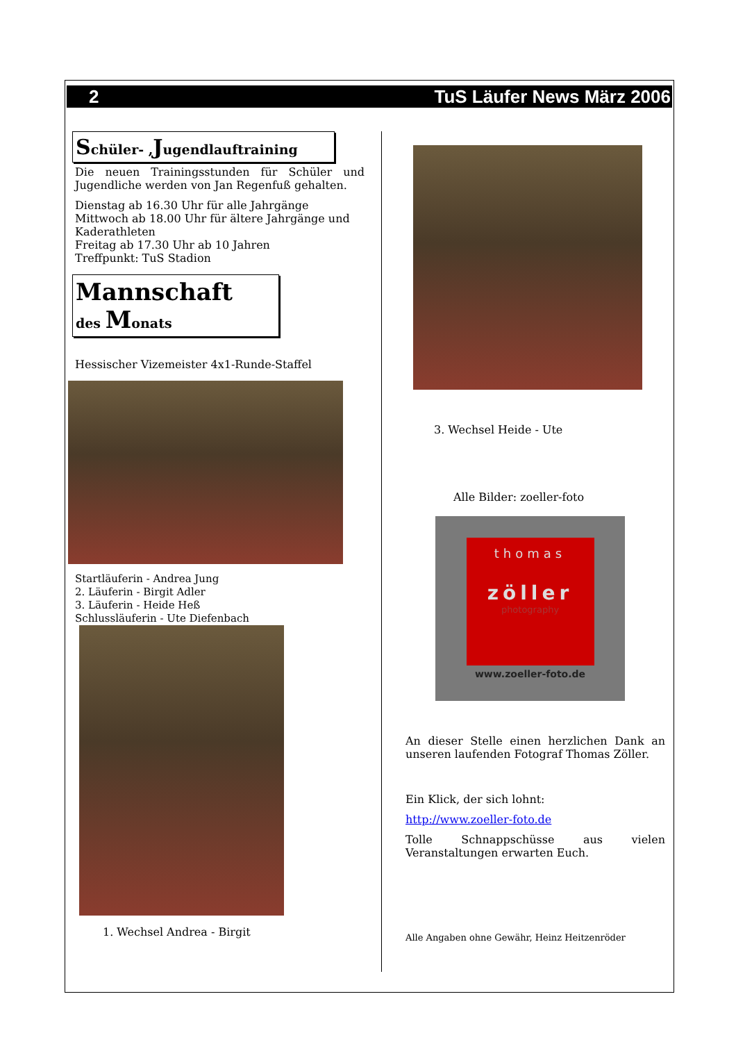2 TuS Läufer News März 2006
Schüler- , Jugendlauftraining
Die neuen Trainingsstunden für Schüler und Jugendliche werden von Jan Regenfuß gehalten.
Dienstag ab 16.30 Uhr für alle Jahrgänge
Mittwoch ab 18.00 Uhr für ältere Jahrgänge und Kaderathleten
Freitag ab 17.30 Uhr ab 10 Jahren
Treffpunkt: TuS Stadion
Mannschaft
des Monats
Hessischer Vizemeister 4x1-Runde-Staffel
Startläuferin - Andrea Jung
2. Läuferin - Birgit Adler
3. Läuferin - Heide Heß
Schlussläuferin - Ute Diefenbach
1. Wechsel Andrea - Birgit
3. Wechsel Heide - Ute
Alle Bilder: zoeller-foto
thomas
zöller
photography
www.zoeller-foto.de
An dieser Stelle einen herzlichen Dank an unseren laufenden Fotograf Thomas Zöller.
Ein Klick, der sich lohnt:
http://www.zoeller-foto.de
Tolle Schnappschüsse aus vielen Veranstaltungen erwarten Euch.
Alle Angaben ohne Gewähr, Heinz Heitzenröder